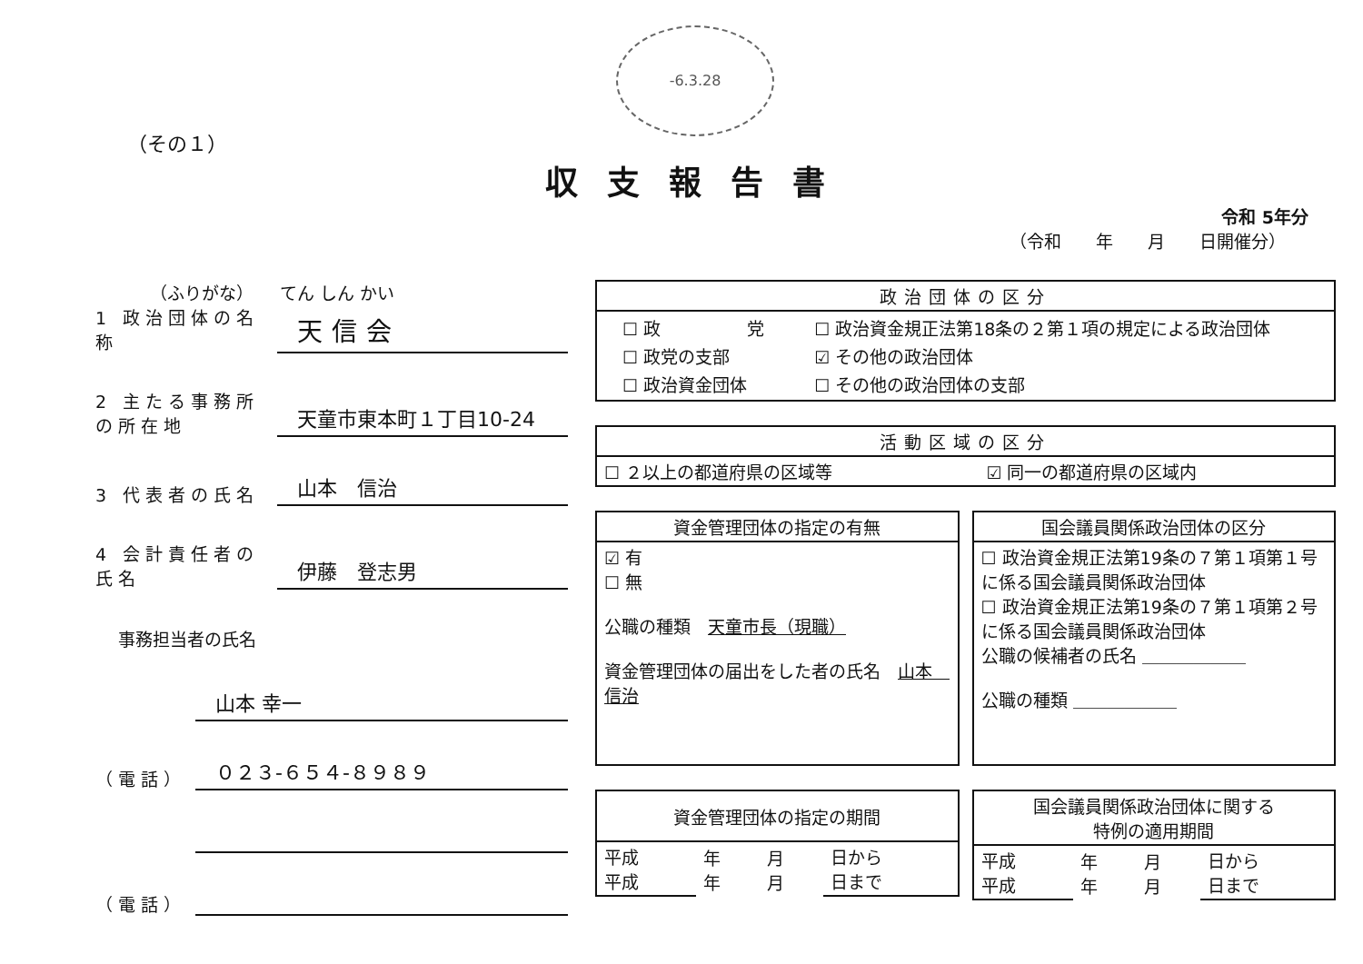-6.3.28
（その１）
収支報告書
令和 5年分
（令和　　年　　月　　日開催分）
（ふりがな）　　てん しん かい
1 政治団体の名称 天信会
2 主たる事務所の所在地 天童市東本町１丁目10-24
3 代表者の氏名 山本　信治
4 会計責任者の氏名 伊藤　登志男
事務担当者の氏名
山本 幸一
（電話） ０２３-６５４-８９８９
（電話）
| 政治団体の区分 |
| --- |
| / ☐ 政 党 / ☐ 政治資金規正法第18条の２第１項の規定による政治団体 / / ☐ 政党の支部 / ☑ その他の政治団体 / / ☐ 政治資金団体 / ☐ その他の政治団体の支部 / |
| 活動区域の区分 | |
| --- | --- |
| ☐ ２以上の都道府県の区域等 | ☑ 同一の都道府県の区域内 |
| 資金管理団体の指定の有無 |
| --- |
| ☑ 有 ☐ 無 公職の種類 天童市長（現職） 資金管理団体の届出をした者の氏名 山本 信治 |
| 国会議員関係政治団体の区分 |
| --- |
| ☐ 政治資金規正法第19条の７第１項第１号に係る国会議員関係政治団体 ☐ 政治資金規正法第19条の７第１項第２号に係る国会議員関係政治団体 公職の候補者の氏名 ＿＿＿＿＿＿ 公職の種類 ＿＿＿＿＿＿ |
| 資金管理団体の指定の期間 | | | |
| --- | --- | --- | --- |
| 平成 平成 | 年 年 | 月 月 | 日から 日まで |
| 国会議員関係政治団体に関する 特例の適用期間 | | | |
| --- | --- | --- | --- |
| 平成 平成 | 年 年 | 月 月 | 日から 日まで |